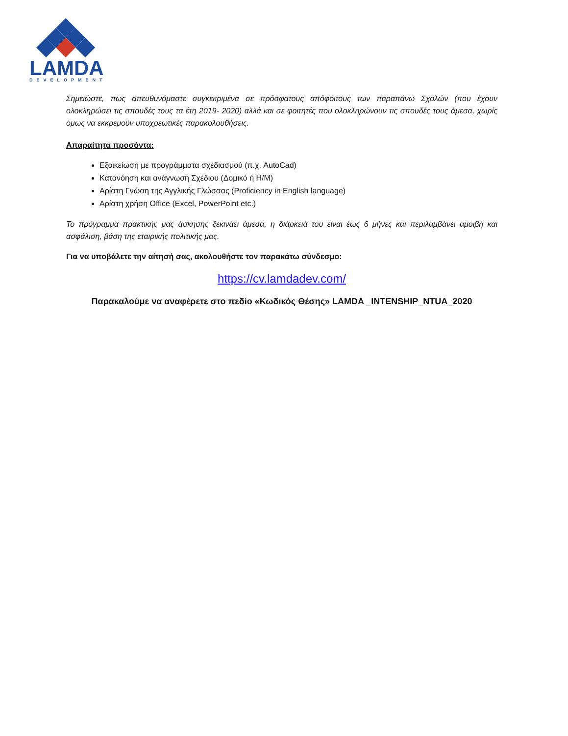LAMDA
DEVELOPMENT
Σημειώστε, πως απευθυνόμαστε συγκεκριμένα σε πρόσφατους απόφοιτους των παραπάνω Σχολών (που έχουν ολοκληρώσει τις σπουδές τους τα έτη 2019- 2020) αλλά και σε φοιτητές που ολοκληρώνουν τις σπουδές τους άμεσα, χωρίς όμως να εκκρεμούν υποχρεωτικές παρακολουθήσεις.
Απαραίτητα προσόντα:
Εξοικείωση με προγράμματα σχεδιασμού (π.χ. AutoCad)
Κατανόηση και ανάγνωση Σχέδιου (Δομικό ή Η/Μ)
Αρίστη Γνώση της Αγγλικής Γλώσσας (Proficiency in English language)
Αρίστη χρήση Office (Excel, PowerPoint etc.)
Το πρόγραμμα πρακτικής μας άσκησης ξεκινάει άμεσα, η διάρκειά του είναι έως 6 μήνες και περιλαμβάνει αμοιβή και ασφάλιση, βάση της εταιρικής πολιτικής μας.
Για να υποβάλετε την αίτησή σας, ακολουθήστε τον παρακάτω σύνδεσμο:
https://cv.lamdadev.com/
Παρακαλούμε να αναφέρετε στο πεδίο «Κωδικός Θέσης» LAMDA _INTENSHIP_NTUA_2020